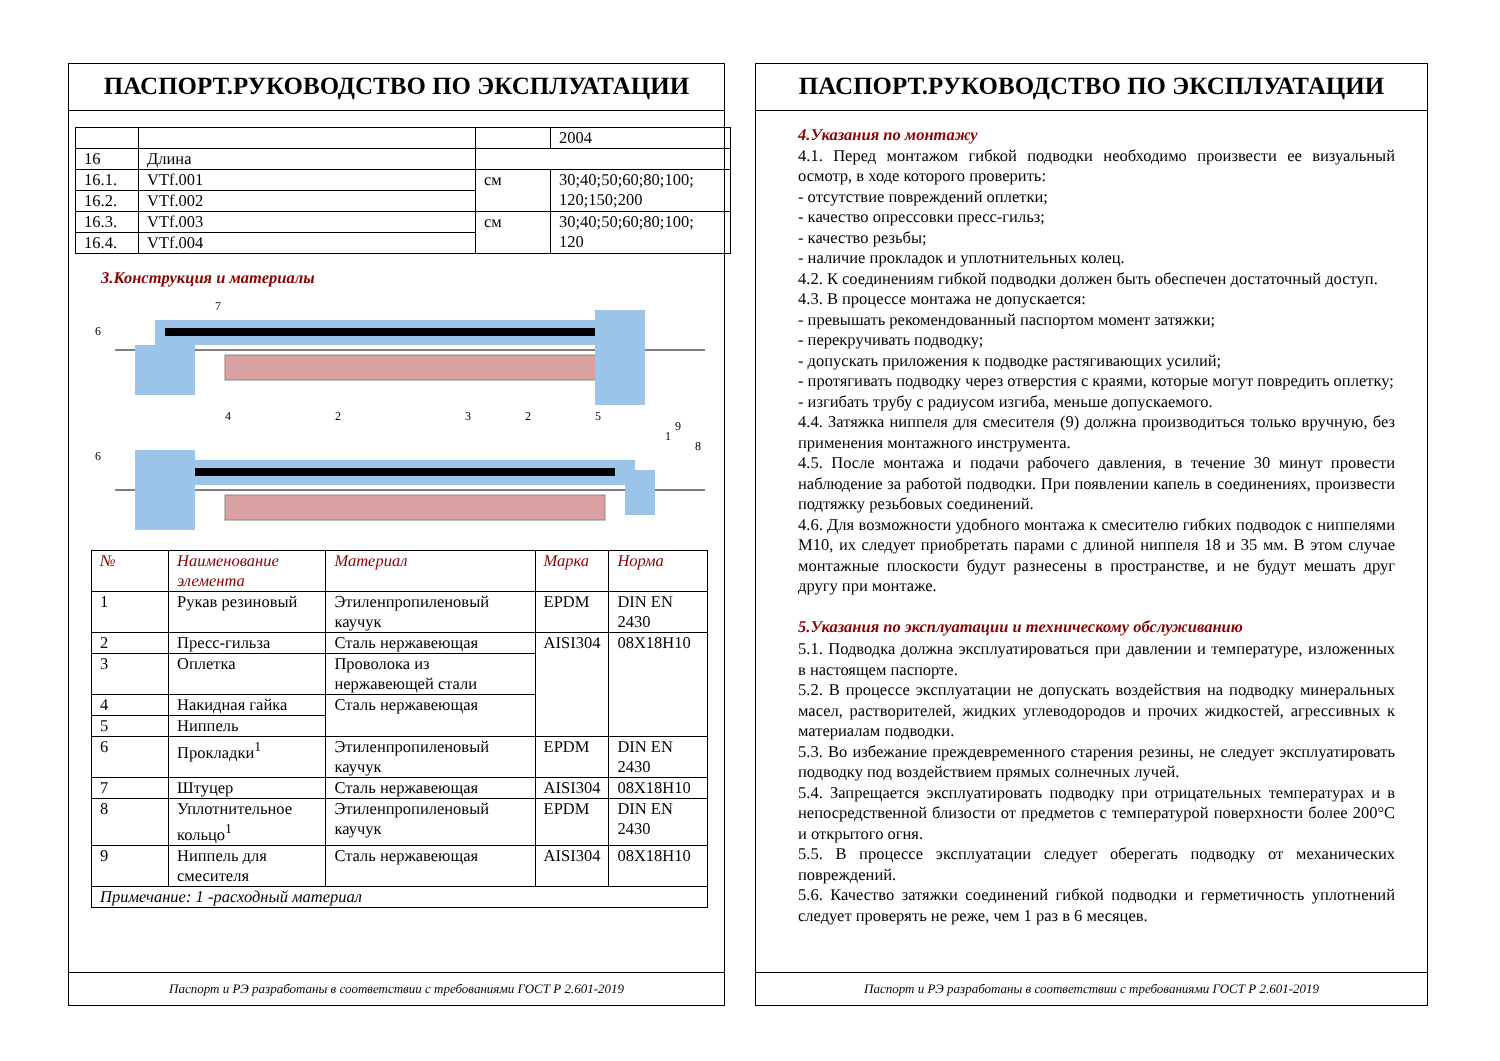ПАСПОРТ.РУКОВОДСТВО ПО ЭКСПЛУАТАЦИИ
| | | | 2004 |
| 16 | Длина | | |
| 16.1. | VTf.001 | см | 30;40;50;60;80;100; 120;150;200 |
| 16.2. | VTf.002 | | |
| 16.3. | VTf.003 | см | 30;40;50;60;80;100; 120 |
| 16.4. | VTf.004 | | |
3.Конструкция и материалы
6
6
7
4
2
3
1
2
5
9
8
| № | Наименование элемента | Материал | Марка | Норма |
| --- | --- | --- | --- | --- |
| 1 | Рукав резиновый | Этиленпропиленовый каучук | EPDM | DIN EN 2430 |
| 2 | Пресс-гильза | Сталь нержавеющая | AISI304 | 08X18H10 |
| 3 | Оплетка | Проволока из нержавеющей стали | | |
| 4 | Накидная гайка | Сталь нержавеющая | | |
| 5 | Ниппель | | | |
| 6 | Прокладки<sup>1</sup> | Этиленпропиленовый каучук | EPDM | DIN EN 2430 |
| 7 | Штуцер | Сталь нержавеющая | AISI304 | 08X18H10 |
| 8 | Уплотнительное кольцо<sup>1</sup> | Этиленпропиленовый каучук | EPDM | DIN EN 2430 |
| 9 | Ниппель для смесителя | Сталь нержавеющая | AISI304 | 08X18H10 |
| Примечание: 1 -расходный материал | | | | |
Паспорт и РЭ разработаны в соответствии с требованиями ГОСТ Р 2.601-2019
ПАСПОРТ.РУКОВОДСТВО ПО ЭКСПЛУАТАЦИИ
4.Указания по монтажу
4.1. Перед монтажом гибкой подводки необходимо произвести ее визуальный осмотр, в ходе которого проверить:
- отсутствие повреждений оплетки;
- качество опрессовки пресс-гильз;
- качество резьбы;
- наличие прокладок и уплотнительных колец.
4.2. К соединениям гибкой подводки должен быть обеспечен достаточный доступ.
4.3. В процессе монтажа не допускается:
- превышать рекомендованный паспортом момент затяжки;
- перекручивать подводку;
- допускать приложения к подводке растягивающих усилий;
- протягивать подводку через отверстия с краями, которые могут повредить оплетку;
- изгибать трубу с радиусом изгиба, меньше допускаемого.
4.4. Затяжка ниппеля для смесителя (9) должна производиться только вручную, без применения монтажного инструмента.
4.5. После монтажа и подачи рабочего давления, в течение 30 минут провести наблюдение за работой подводки. При появлении капель в соединениях, произвести подтяжку резьбовых соединений.
4.6. Для возможности удобного монтажа к смесителю гибких подводок с ниппелями М10, их следует приобретать парами с длиной ниппеля 18 и 35 мм. В этом случае монтажные плоскости будут разнесены в пространстве, и не будут мешать друг другу при монтаже.
5.Указания по эксплуатации и техническому обслуживанию
5.1. Подводка должна эксплуатироваться при давлении и температуре, изложенных в настоящем паспорте.
5.2. В процессе эксплуатации не допускать воздействия на подводку минеральных масел, растворителей, жидких углеводородов и прочих жидкостей, агрессивных к материалам подводки.
5.3. Во избежание преждевременного старения резины, не следует эксплуатировать подводку под воздействием прямых солнечных лучей.
5.4. Запрещается эксплуатировать подводку при отрицательных температурах и в непосредственной близости от предметов с температурой поверхности более 200°С и открытого огня.
5.5. В процессе эксплуатации следует оберегать подводку от механических повреждений.
5.6. Качество затяжки соединений гибкой подводки и герметичность уплотнений следует проверять не реже, чем 1 раз в 6 месяцев.
Паспорт и РЭ разработаны в соответствии с требованиями ГОСТ Р 2.601-2019